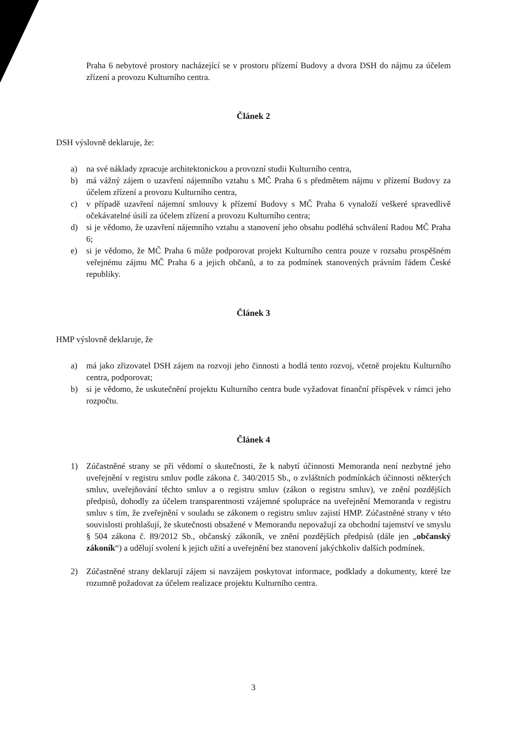Praha 6 nebytové prostory nacházející se v prostoru přízemí Budovy a dvora DSH do nájmu za účelem zřízení a provozu Kulturního centra.
Článek 2
DSH výslovně deklaruje, že:
a) na své náklady zpracuje architektonickou a provozní studii Kulturního centra,
b) má vážný zájem o uzavření nájemního vztahu s MČ Praha 6 s předmětem nájmu v přízemí Budovy za účelem zřízení a provozu Kulturního centra,
c) v případě uzavření nájemní smlouvy k přízemí Budovy s MČ Praha 6 vynaloží veškeré spravedlivě očekávatelné úsilí za účelem zřízení a provozu Kulturního centra;
d) si je vědomo, že uzavření nájemního vztahu a stanovení jeho obsahu podléhá schválení Radou MČ Praha 6;
e) si je vědomo, že MČ Praha 6 může podporovat projekt Kulturního centra pouze v rozsahu prospěšném veřejnému zájmu MČ Praha 6 a jejich občanů, a to za podmínek stanovených právním řádem České republiky.
Článek 3
HMP výslovně deklaruje, že
a) má jako zřizovatel DSH zájem na rozvoji jeho činnosti a hodlá tento rozvoj, včetně projektu Kulturního centra, podporovat;
b) si je vědomo, že uskutečnění projektu Kulturního centra bude vyžadovat finanční příspěvek v rámci jeho rozpočtu.
Článek 4
1) Zúčastněné strany se při vědomí o skutečnosti, že k nabytí účinnosti Memoranda není nezbytné jeho uveřejnění v registru smluv podle zákona č. 340/2015 Sb., o zvláštních podmínkách účinnosti některých smluv, uveřejňování těchto smluv a o registru smluv (zákon o registru smluv), ve znění pozdějších předpisů, dohodly za účelem transparentnosti vzájemné spolupráce na uveřejnění Memoranda v registru smluv s tím, že zveřejnění v souladu se zákonem o registru smluv zajistí HMP. Zúčastněné strany v této souvislosti prohlašují, že skutečnosti obsažené v Memorandu nepovažují za obchodní tajemství ve smyslu § 504 zákona č. 89/2012 Sb., občanský zákoník, ve znění pozdějších předpisů (dále jen „občanský zákoník“) a udělují svolení k jejich užití a uveřejnění bez stanovení jakýchkoliv dalších podmínek.
2) Zúčastněné strany deklarují zájem si navzájem poskytovat informace, podklady a dokumenty, které lze rozumně požadovat za účelem realizace projektu Kulturního centra.
3